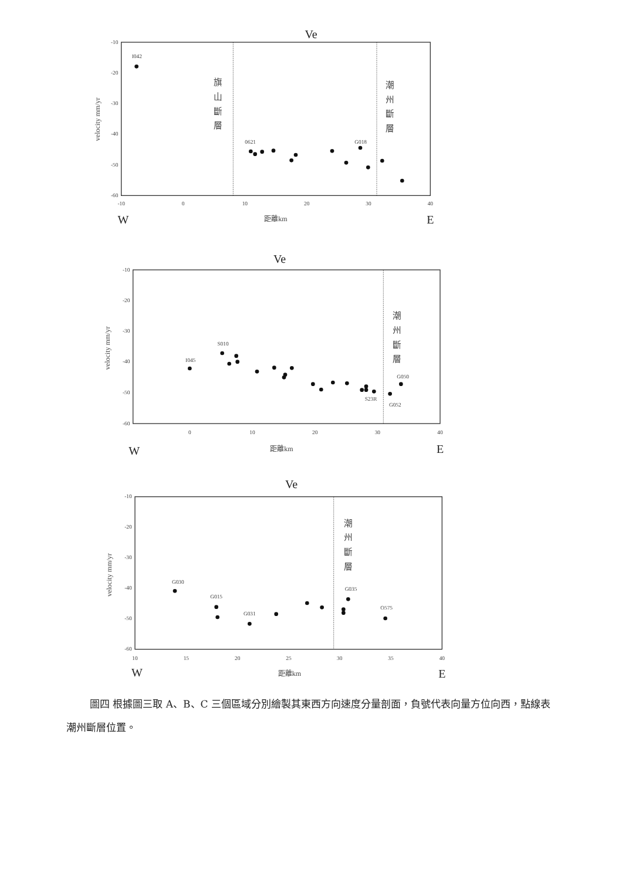Ve
-10
-20
-30
-40
-50
-60
-10
0
10
20
30
40
距離km
W
E
velocity mm/yr
旗
山
斷
層
潮
州
斷
層
I042
0621
G018
Ve
-10
-20
-30
-40
-50
-60
0
10
20
30
40
距離km
W
E
velocity mm/yr
潮
州
斷
層
I045
S010
G050
S23R
G052
Ve
-10
-20
-30
-40
-50
-60
10
15
20
25
30
35
40
距離km
W
E
velocity mm/yr
潮
州
斷
層
G030
G015
G031
G035
O575
圖四 根據圖三取 A、B、C 三個區域分別繪製其東西方向速度分量剖面，負號代表向量方位向西，點線表潮州斷層位置。